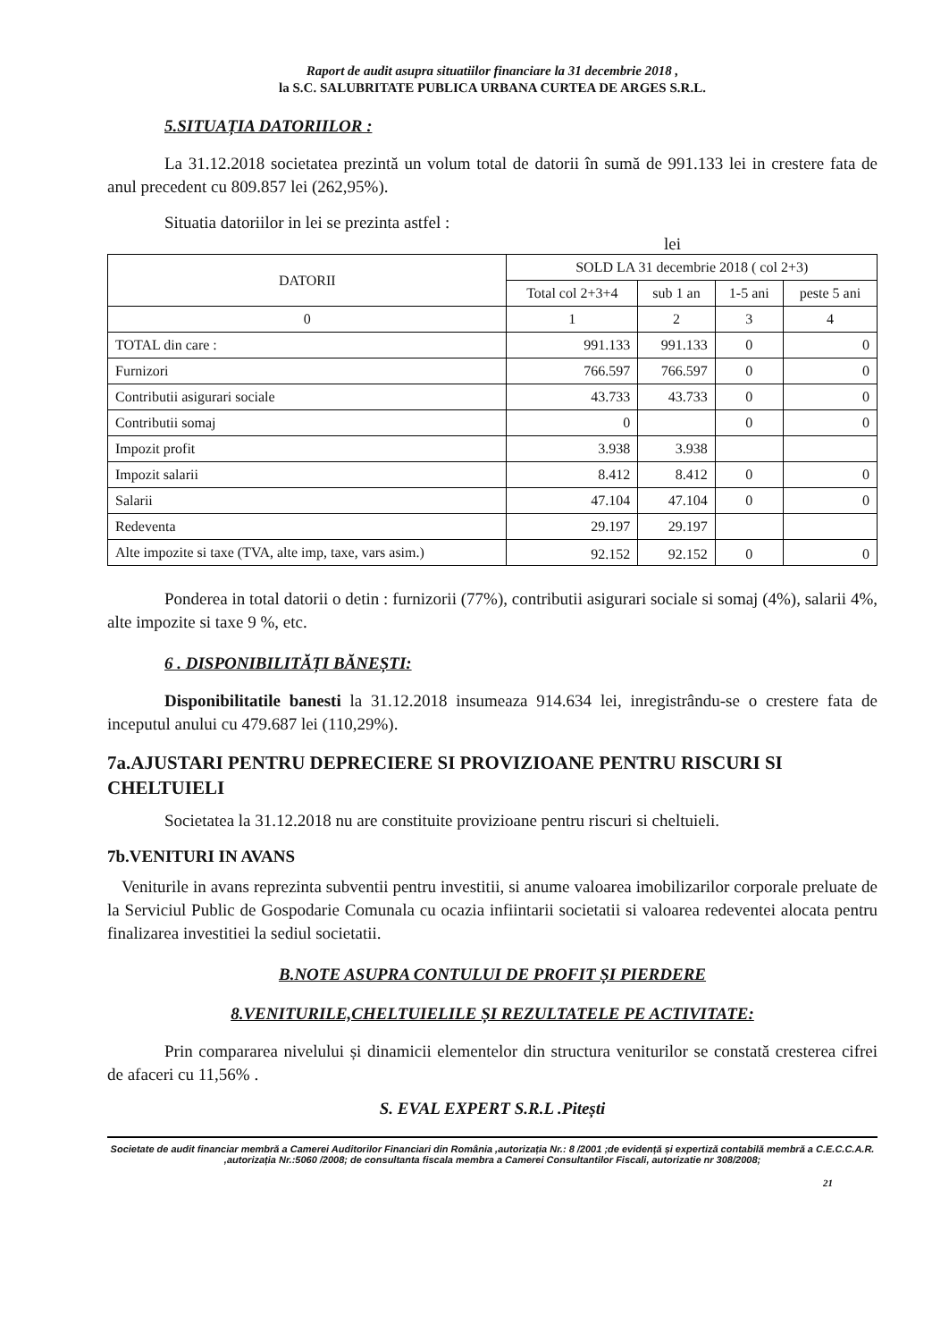Raport de audit asupra situatiilor financiare la 31 decembrie 2018 ,
la S.C. SALUBRITATE PUBLICA URBANA CURTEA DE ARGES S.R.L.
5.SITUAȚIA DATORIILOR :
La 31.12.2018 societatea prezintă un volum total de datorii în sumă de 991.133 lei in crestere fata de anul precedent cu 809.857 lei (262,95%).
Situatia datoriilor in lei se prezinta astfel :
lei
| DATORII | SOLD LA 31 decembrie 2018 ( col 2+3) | | | |
| --- | --- | --- | --- | --- |
| | Total col 2+3+4 | sub 1 an | 1-5 ani | peste 5 ani |
| 0 | 1 | 2 | 3 | 4 |
| TOTAL din care : | 991.133 | 991.133 | 0 | 0 |
| Furnizori | 766.597 | 766.597 | 0 | 0 |
| Contributii asigurari sociale | 43.733 | 43.733 | 0 | 0 |
| Contributii somaj | 0 | | 0 | 0 |
| Impozit profit | 3.938 | 3.938 | | |
| Impozit salarii | 8.412 | 8.412 | 0 | 0 |
| Salarii | 47.104 | 47.104 | 0 | 0 |
| Redeventa | 29.197 | 29.197 | | |
| Alte impozite si taxe (TVA, alte imp, taxe, vars asim.) | 92.152 | 92.152 | 0 | 0 |
Ponderea in total datorii o detin : furnizorii (77%), contributii asigurari sociale si somaj (4%), salarii 4%, alte impozite si taxe 9 %, etc.
6 . DISPONIBILITĂȚI BĂNEȘTI:
Disponibilitatile banesti la 31.12.2018 insumeaza 914.634 lei, inregistrându-se o crestere fata de inceputul anului cu 479.687 lei (110,29%).
7a.AJUSTARI PENTRU DEPRECIERE SI PROVIZIOANE PENTRU RISCURI SI CHELTUIELI
Societatea la 31.12.2018 nu are constituite provizioane pentru riscuri si cheltuieli.
7b.VENITURI IN AVANS
Veniturile in avans reprezinta subventii pentru investitii, si anume valoarea imobilizarilor corporale preluate de la Serviciul Public de Gospodarie Comunala cu ocazia infiintarii societatii si valoarea redeventei alocata pentru finalizarea investitiei la sediul societatii.
B.NOTE ASUPRA CONTULUI DE PROFIT ȘI PIERDERE
8.VENITURILE,CHELTUIELILE ȘI REZULTATELE PE ACTIVITATE:
Prin compararea nivelului și dinamicii elementelor din structura veniturilor se constată cresterea cifrei de afaceri cu 11,56% .
S. EVAL EXPERT S.R.L .Pitești
Societate de audit financiar membră a Camerei Auditorilor Financiari din România ,autorizația Nr.: 8 /2001 ;de evidență și expertiză contabilă membră a C.E.C.C.A.R. ,autorizația Nr.:5060 /2008; de consultanta fiscala membra a Camerei Consultantilor Fiscali, autorizatie nr 308/2008;
21